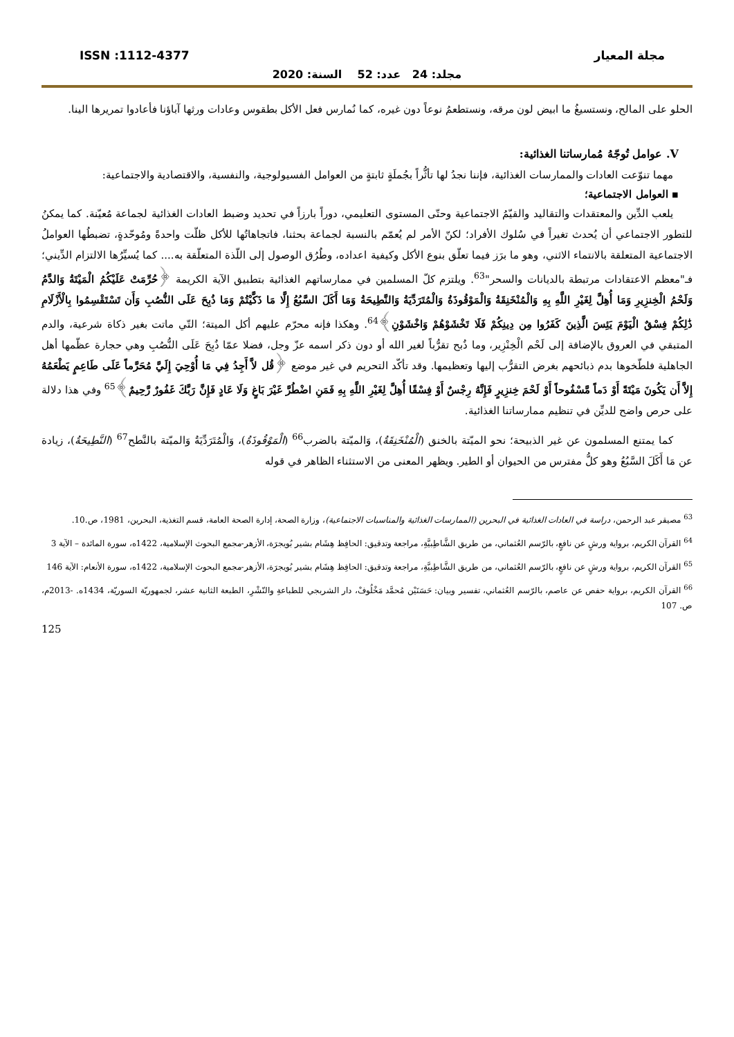مجلة المعيار ISSN :1112-4377
مجلد: 24 عدد: 52 السنة: 2020
الحلو على المالح، ونستسيغُ ما ابيض لون مرقه، ونستطعمُ نوعاً دون غيره، كما نُمارس فعل الأكل بطقوس وعادات ورثها آباؤنا فأعادوا تمريرها الينا.
V. عوامل تُوجّهُ مُمارساتنا الغذائية:
مهما تنوّعت العادات والممارسات الغذائية، فإننا نجدُ لها تأثُّراً بجُملَةٍ ثابتةٍ من العوامل الفسيولوجية، والنفسية، والاقتصادية والاجتماعية:
▪ العوامل الاجتماعية؛
يلعب الدِّين والمعتقدات والتقاليد والقيّمُ الاجتماعية وحتّى المستوى التعليمي، دوراً بارزاً في تحديد وضبط العادات الغذائية لجماعة مُعيّنة. كما يمكنُ للتطور الاجتماعي أن يُحدث تغيراً في سُلوك الأفراد؛ لكنّ الأمر لم يُعمّم بالنسبة لجماعة بحثنا، فاتجاهاتُها للأكل ظلّت واحدةً ومُوحّدةٍ، تضبطُها العواملُ الاجتماعية المتعلقة بالانتماء الاثني، وهو ما برَز فيما تعلّق بنوع الأكل وكيفية اعداده، وطُرُق الوصول إلى اللّذة المتعلّقة به.... كما يُسيِّرُها الالتزام الدِّيني؛ فـ"معظم الاعتقادات مرتبطة بالديانات والسحر"<sup>63</sup>. ويلتزم كلّ المسلمين في ممارساتهم الغذائية بتطبيق الآية الكريمة ﴿حُرِّمَتْ عَلَيْكُمُ الْمَيْتَةُ وَالدَّمُ وَلَحْمُ الْخِنزِيرِ وَمَا أُهِلَّ لِغَيْرِ اللَّهِ بِهِ وَالْمُنْخَنِقَةُ وَالْمَوْقُوذَةُ وَالْمُتَرَدِّيَةُ وَالنَّطِيحَةُ وَمَا أَكَلَ السَّبُعُ إِلَّا مَا ذَكَّيْتُمْ وَمَا ذُبِحَ عَلَى النُّصُبِ وَأَن تَسْتَقْسِمُوا بِالْأَزْلَامِ ذَٰلِكُمْ فِسْقٌ الْيَوْمَ يَئِسَ الَّذِينَ كَفَرُوا مِن دِينِكُمْ فَلَا تَخْشَوْهُمْ وَاخْشَوْنِ﴾<sup>64</sup>. وهكذا فإنه محرّم عليهم أكل الميتة؛ التّي ماتت بغير ذكاة شرعية، والدم المتبقي في العروق بالإضافة إلى لَحْم الْخِنْزِير، وما ذُبح تقرُّباً لغير الله أو دون ذكر اسمه عزّ وجل، فضلا عمّا ذُبِحَ عَلَى النُّصُبِ وهي حجارة عظّمها أهل الجاهلية فلطّخوها بدم ذبائحهم بغرض التقرُّب إليها وتعظيمها. وقد تأكّد التحريم في غير موضع ﴿قُل لاَّ أَجِدُ فِي مَا أُوْحِيَ إِلَيَّ مُحَرَّماً عَلَى طَاعِمٍ يَطْعَمُهُ إِلاَّ أَن يَكُونَ مَيْتَةً أَوْ دَماً مَّسْفُوحاً أَوْ لَحْمَ خِنزِيرٍ فَإِنَّهُ رِجْسٌ أَوْ فِسْقًا أُهِلَّ لِغَيْرِ اللَّهِ بِهِ فَمَنِ اضْطُرَّ غَيْرَ بَاغٍ وَلَا عَادٍ فَإِنَّ رَبَّكَ غَفُورٌ رَّحِيمٌ﴾<sup>65</sup> وفي هذا دلالة على حرص واضح للديِّن في تنظيم ممارساتنا الغذائية.
كما يمتنع المسلمون عن غير الذبيحة؛ نحو الميّتة بالخنق (الْمُنْخَنِقَةُ)، وَالميّتة بالضرب<sup>66</sup> (الْمَوْقُوذَةُ)، وَالْمُتَرَدِّيَةُ وَالميّتة بالنَّطح<sup>67</sup> (النَّطِيحَةُ)، زيادة عن مَا أَكَلَ السَّبُعُ وهو كلُّ مفترس من الحيوان أو الطير. ويظهر المعنى من الاستثناء الظاهر في قوله
<sup>63</sup> مصيقر عبد الرحمن، دراسة في العادات الغذائية في البحرين (الممارسات الغذائية والمناسبات الاجتماعية)، وزارة الصحة، إدارة الصحة العامة، قسم التغذية، البحرين، 1981، ص.10.
<sup>64</sup> القرآن الكريم، برواية ورشٍ عن نافعٍ، بالرّسم العُثماني، من طريق الشَّاطِبيَّةِ، مراجعة وتدقيق: الحافِظ هِشَام بشير بُويجرَة، الأزهر-مجمع البحوث الإسلامية، 1422ه، سورة المائدة – الآية 3
<sup>65</sup> القرآن الكريم، برواية ورشٍ عن نافعٍ، بالرّسم العُثماني، من طريق الشَّاطِبيَّةِ، مراجعة وتدقيق: الحافِظ هِشَام بشير بُويجرَة، الأزهر-مجمع البحوث الإسلامية، 1422ه، سورة الأنعام: الآية 146
<sup>66</sup> القرآن الكريم، برواية حفص عن عاصم، بالرّسم العُثماني، تفسير وبيان: حَسَنَيْن مُحمَّد مَخْلُوفْ، دار الشربجي للطباعةِ والنّشْرِ، الطبعة الثانية عشر، لجمهوريّة السوريّة، 1434ه. -2013م، ص. 107
125